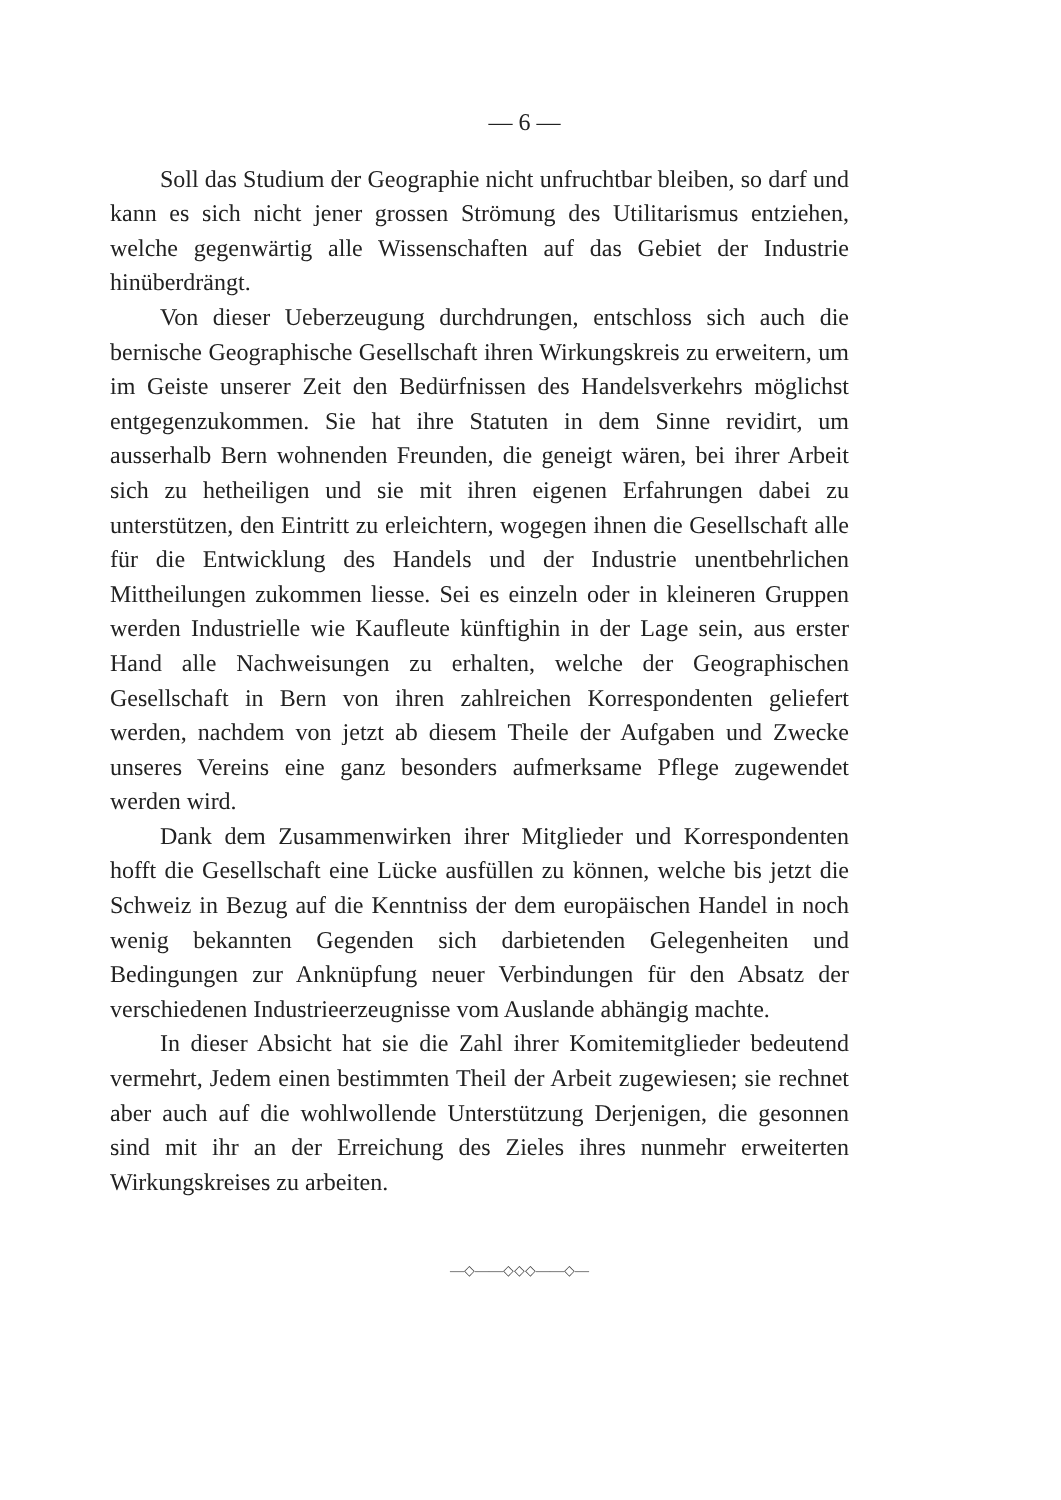— 6 —
Soll das Studium der Geographie nicht unfruchtbar bleiben, so darf und kann es sich nicht jener grossen Strömung des Utilitarismus entziehen, welche gegenwärtig alle Wissenschaften auf das Gebiet der Industrie hinüberdrängt.
Von dieser Ueberzeugung durchdrungen, entschloss sich auch die bernische Geographische Gesellschaft ihren Wirkungskreis zu erweitern, um im Geiste unserer Zeit den Bedürfnissen des Handelsverkehrs möglichst entgegenzukommen. Sie hat ihre Statuten in dem Sinne revidirt, um ausserhalb Bern wohnenden Freunden, die geneigt wären, bei ihrer Arbeit sich zu hetheiligen und sie mit ihren eigenen Erfahrungen dabei zu unterstützen, den Eintritt zu erleichtern, wogegen ihnen die Gesellschaft alle für die Entwicklung des Handels und der Industrie unentbehrlichen Mittheilungen zukommen liesse. Sei es einzeln oder in kleineren Gruppen werden Industrielle wie Kaufleute künftighin in der Lage sein, aus erster Hand alle Nachweisungen zu erhalten, welche der Geographischen Gesellschaft in Bern von ihren zahlreichen Korrespondenten geliefert werden, nachdem von jetzt ab diesem Theile der Aufgaben und Zwecke unseres Vereins eine ganz besonders aufmerksame Pflege zugewendet werden wird.
Dank dem Zusammenwirken ihrer Mitglieder und Korrespondenten hofft die Gesellschaft eine Lücke ausfüllen zu können, welche bis jetzt die Schweiz in Bezug auf die Kenntniss der dem europäischen Handel in noch wenig bekannten Gegenden sich darbietenden Gelegenheiten und Bedingungen zur Anknüpfung neuer Verbindungen für den Absatz der verschiedenen Industrieerzeugnisse vom Auslande abhängig machte.
In dieser Absicht hat sie die Zahl ihrer Komitemitglieder bedeutend vermehrt, Jedem einen bestimmten Theil der Arbeit zugewiesen; sie rechnet aber auch auf die wohlwollende Unterstützung Derjenigen, die gesonnen sind mit ihr an der Erreichung des Zieles ihres nunmehr erweiterten Wirkungskreises zu arbeiten.
—◇——◇◇◇——◇—